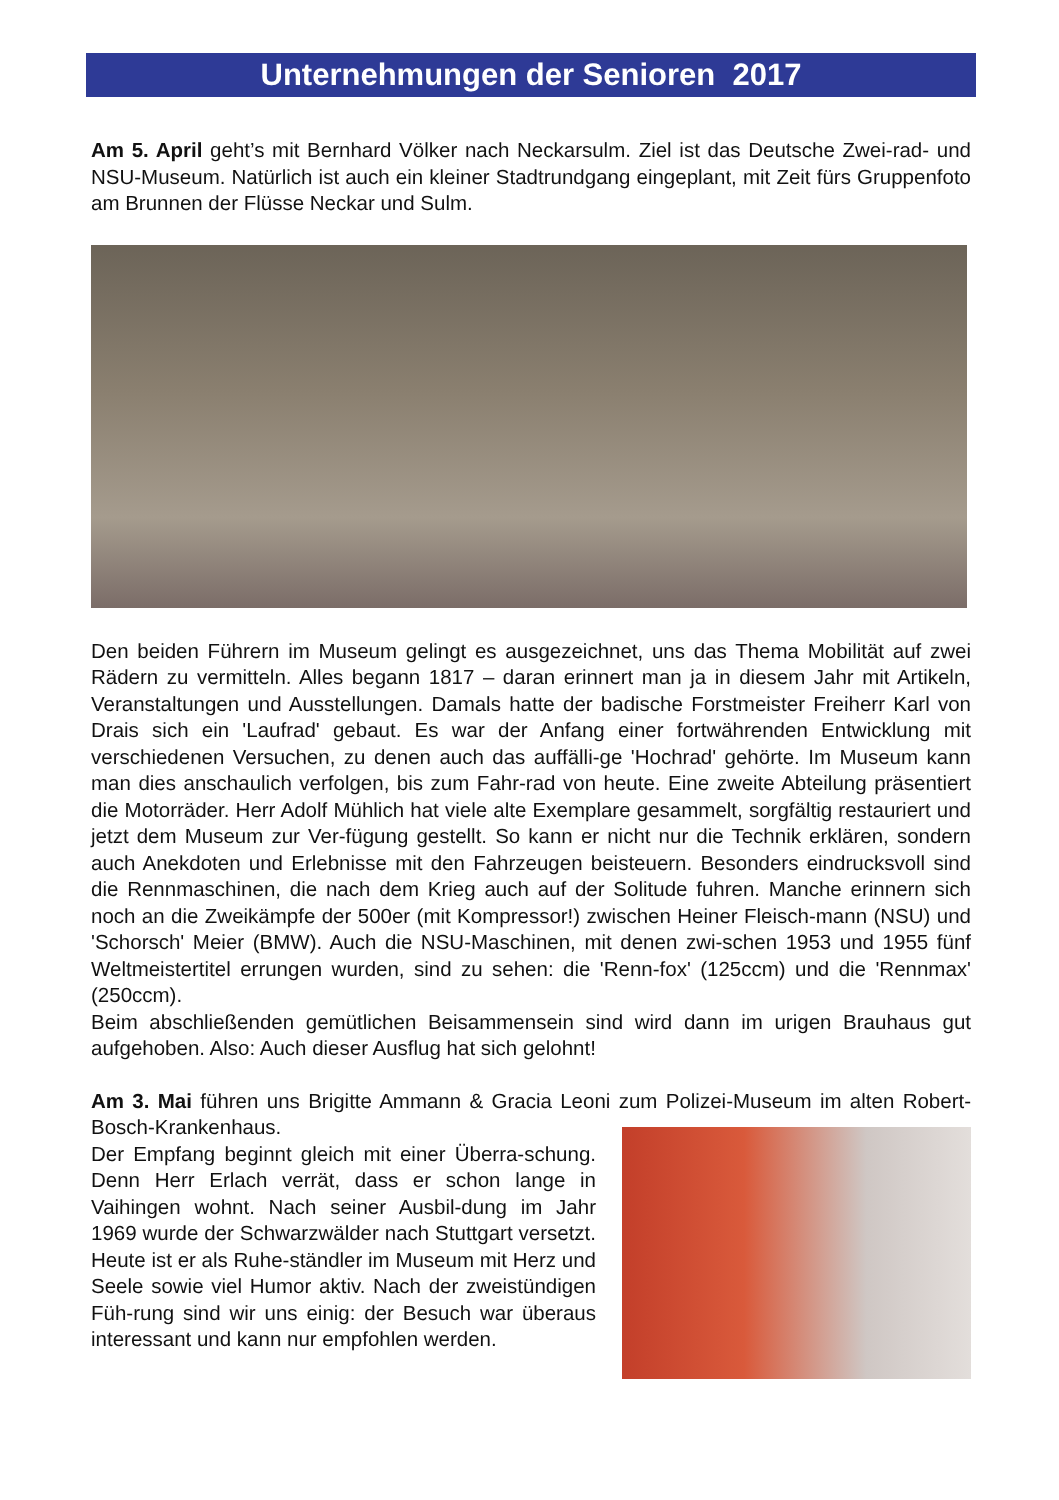Unternehmungen der Senioren 2017
Am 5. April geht’s mit Bernhard Völker nach Neckarsulm. Ziel ist das Deutsche Zwei-rad- und NSU-Museum. Natürlich ist auch ein kleiner Stadtrundgang eingeplant, mit Zeit fürs Gruppenfoto am Brunnen der Flüsse Neckar und Sulm.
Den beiden Führern im Museum gelingt es ausgezeichnet, uns das Thema Mobilität auf zwei Rädern zu vermitteln. Alles begann 1817 – daran erinnert man ja in diesem Jahr mit Artikeln, Veranstaltungen und Ausstellungen. Damals hatte der badische Forstmeister Freiherr Karl von Drais sich ein 'Laufrad' gebaut. Es war der Anfang einer fortwährenden Entwicklung mit verschiedenen Versuchen, zu denen auch das auffälli-ge 'Hochrad' gehörte. Im Museum kann man dies anschaulich verfolgen, bis zum Fahr-rad von heute. Eine zweite Abteilung präsentiert die Motorräder. Herr Adolf Mühlich hat viele alte Exemplare gesammelt, sorgfältig restauriert und jetzt dem Museum zur Ver-fügung gestellt. So kann er nicht nur die Technik erklären, sondern auch Anekdoten und Erlebnisse mit den Fahrzeugen beisteuern. Besonders eindrucksvoll sind die Rennmaschinen, die nach dem Krieg auch auf der Solitude fuhren. Manche erinnern sich noch an die Zweikämpfe der 500er (mit Kompressor!) zwischen Heiner Fleisch-mann (NSU) und 'Schorsch' Meier (BMW). Auch die NSU-Maschinen, mit denen zwi-schen 1953 und 1955 fünf Weltmeistertitel errungen wurden, sind zu sehen: die 'Renn-fox' (125ccm) und die 'Rennmax' (250ccm).
Beim abschließenden gemütlichen Beisammensein sind wird dann im urigen Brauhaus gut aufgehoben. Also: Auch dieser Ausflug hat sich gelohnt!
Am 3. Mai führen uns Brigitte Ammann & Gracia Leoni zum Polizei-Museum im alten Robert-Bosch-Krankenhaus.
Der Empfang beginnt gleich mit einer Überra-schung. Denn Herr Erlach verrät, dass er schon lange in Vaihingen wohnt. Nach seiner Ausbil-dung im Jahr 1969 wurde der Schwarzwälder nach Stuttgart versetzt. Heute ist er als Ruhe-ständler im Museum mit Herz und Seele sowie viel Humor aktiv. Nach der zweistündigen Füh-rung sind wir uns einig: der Besuch war überaus interessant und kann nur empfohlen werden.